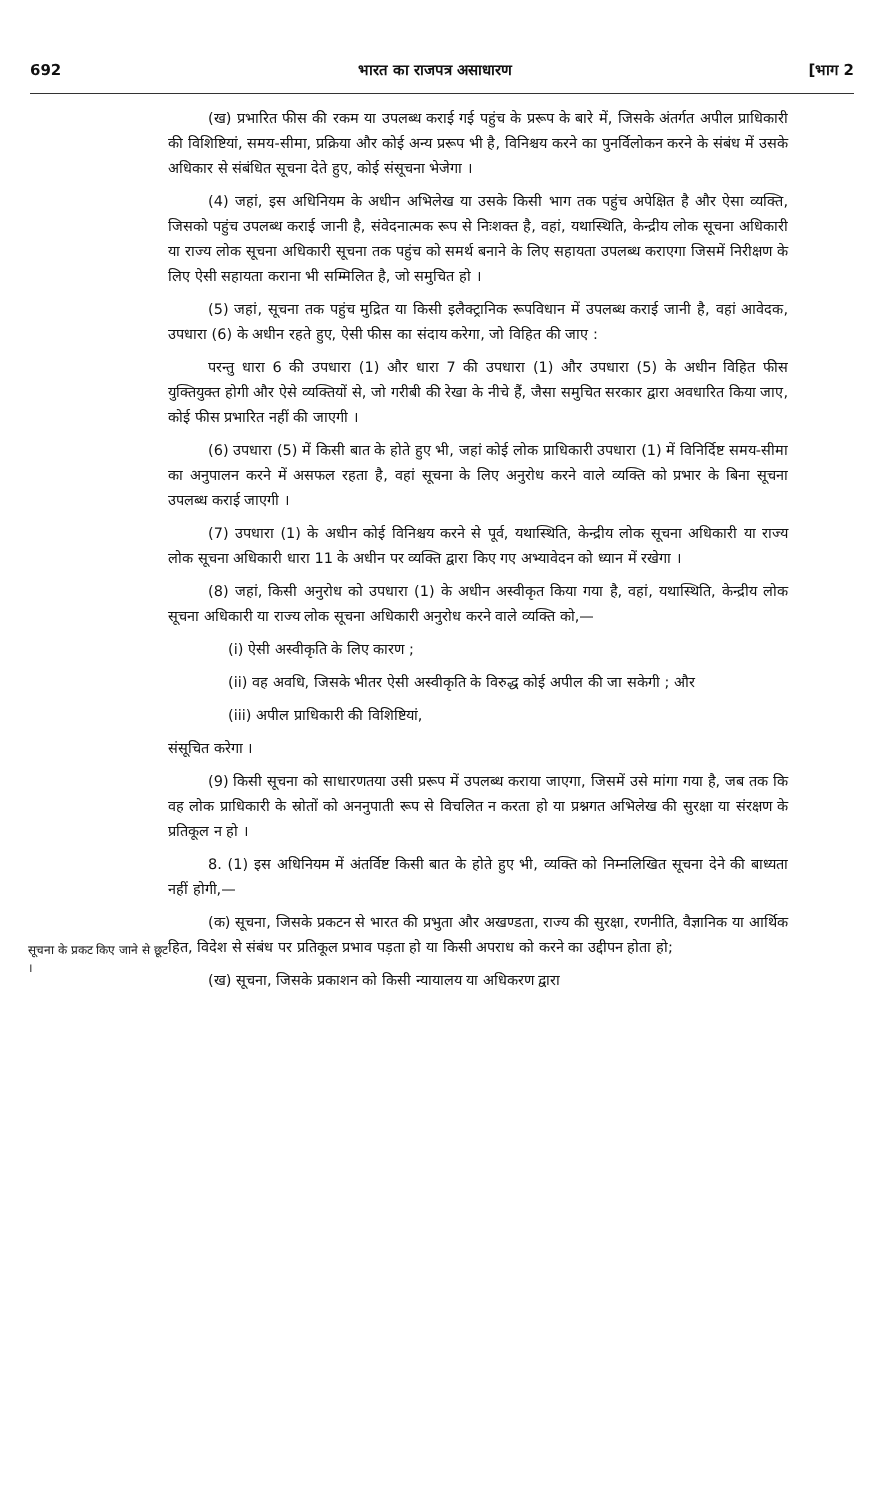692 भारत का राजपत्र असाधारण [भाग 2
सूचना के प्रकट किए जाने से छूट ।
(ख) प्रभारित फीस की रकम या उपलब्ध कराई गई पहुंच के प्ररूप के बारे में, जिसके अंतर्गत अपील प्राधिकारी की विशिष्टियां, समय-सीमा, प्रक्रिया और कोई अन्य प्ररूप भी है, विनिश्चय करने का पुनर्विलोकन करने के संबंध में उसके अधिकार से संबंधित सूचना देते हुए, कोई संसूचना भेजेगा ।
(4) जहां, इस अधिनियम के अधीन अभिलेख या उसके किसी भाग तक पहुंच अपेक्षित है और ऐसा व्यक्ति, जिसको पहुंच उपलब्ध कराई जानी है, संवेदनात्मक रूप से निःशक्त है, वहां, यथास्थिति, केन्द्रीय लोक सूचना अधिकारी या राज्य लोक सूचना अधिकारी सूचना तक पहुंच को समर्थ बनाने के लिए सहायता उपलब्ध कराएगा जिसमें निरीक्षण के लिए ऐसी सहायता कराना भी सम्मिलित है, जो समुचित हो ।
(5) जहां, सूचना तक पहुंच मुद्रित या किसी इलैक्ट्रानिक रूपविधान में उपलब्ध कराई जानी है, वहां आवेदक, उपधारा (6) के अधीन रहते हुए, ऐसी फीस का संदाय करेगा, जो विहित की जाए :
परन्तु धारा 6 की उपधारा (1) और धारा 7 की उपधारा (1) और उपधारा (5) के अधीन विहित फीस युक्तियुक्त होगी और ऐसे व्यक्तियों से, जो गरीबी की रेखा के नीचे हैं, जैसा समुचित सरकार द्वारा अवधारित किया जाए, कोई फीस प्रभारित नहीं की जाएगी ।
(6) उपधारा (5) में किसी बात के होते हुए भी, जहां कोई लोक प्राधिकारी उपधारा (1) में विनिर्दिष्ट समय-सीमा का अनुपालन करने में असफल रहता है, वहां सूचना के लिए अनुरोध करने वाले व्यक्ति को प्रभार के बिना सूचना उपलब्ध कराई जाएगी ।
(7) उपधारा (1) के अधीन कोई विनिश्चय करने से पूर्व, यथास्थिति, केन्द्रीय लोक सूचना अधिकारी या राज्य लोक सूचना अधिकारी धारा 11 के अधीन पर व्यक्ति द्वारा किए गए अभ्यावेदन को ध्यान में रखेगा ।
(8) जहां, किसी अनुरोध को उपधारा (1) के अधीन अस्वीकृत किया गया है, वहां, यथास्थिति, केन्द्रीय लोक सूचना अधिकारी या राज्य लोक सूचना अधिकारी अनुरोध करने वाले व्यक्ति को,—
(i) ऐसी अस्वीकृति के लिए कारण ;
(ii) वह अवधि, जिसके भीतर ऐसी अस्वीकृति के विरुद्ध कोई अपील की जा सकेगी ; और
(iii) अपील प्राधिकारी की विशिष्टियां,
संसूचित करेगा ।
(9) किसी सूचना को साधारणतया उसी प्ररूप में उपलब्ध कराया जाएगा, जिसमें उसे मांगा गया है, जब तक कि वह लोक प्राधिकारी के स्रोतों को अननुपाती रूप से विचलित न करता हो या प्रश्नगत अभिलेख की सुरक्षा या संरक्षण के प्रतिकूल न हो ।
8. (1) इस अधिनियम में अंतर्विष्ट किसी बात के होते हुए भी, व्यक्ति को निम्नलिखित सूचना देने की बाध्यता नहीं होगी,—
(क) सूचना, जिसके प्रकटन से भारत की प्रभुता और अखण्डता, राज्य की सुरक्षा, रणनीति, वैज्ञानिक या आर्थिक हित, विदेश से संबंध पर प्रतिकूल प्रभाव पड़ता हो या किसी अपराध को करने का उद्दीपन होता हो;
(ख) सूचना, जिसके प्रकाशन को किसी न्यायालय या अधिकरण द्वारा